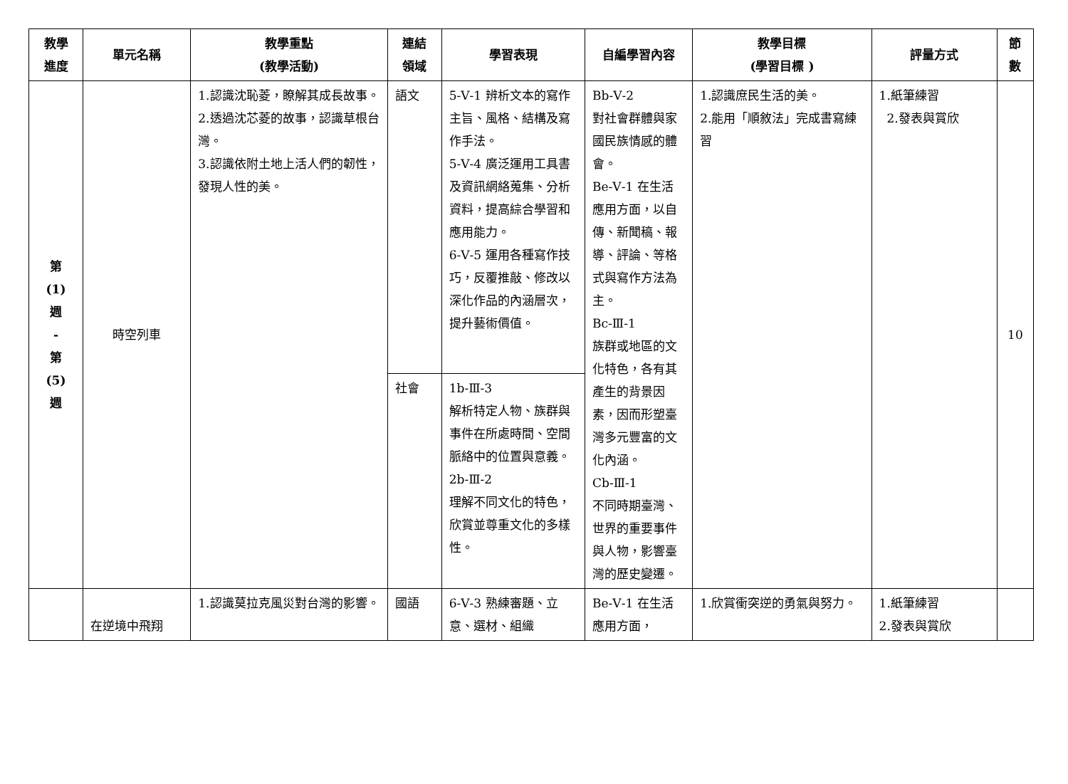| 教學 進度 | 單元名稱 | 教學重點 (教學活動) | 連結 領域 | 學習表現 | 自編學習內容 | 教學目標 (學習目標 ) | 評量方式 | 節 數 |
| --- | --- | --- | --- | --- | --- | --- | --- | --- |
| 第 (1) 週 - 第 (5) 週 | 時空列車 | 1.認識沈恥菱，瞭解其成長故事。 2.透過沈芯菱的故事，認識草根台灣。 3.認識依附土地上活人們的韌性，發現人性的美。 | 語文 | 5-Ⅴ-1 辨析文本的寫作主旨、風格、結構及寫作手法。 5-Ⅴ-4 廣泛運用工具書及資訊網絡蒐集、分析資料，提高綜合學習和應用能力。 6-Ⅴ-5 運用各種寫作技巧，反覆推敲、修改以深化作品的內涵層次，提升藝術價值。 | Bb-Ⅴ-2 對社會群體與家國民族情感的體會。 Be-Ⅴ-1 在生活應用方面，以自傳、新聞稿、報導、評論、等格式與寫作方法為主。 Bc-Ⅲ-1 族群或地區的文化特色，各有其產生的背景因素，因而形塑臺灣多元豐富的文化內涵。 Cb-Ⅲ-1 不同時期臺灣、世界的重要事件與人物，影響臺灣的歷史變遷。 | 1.認識庶民生活的美。 2.能用「順敘法」完成書寫練習 | 1.紙筆練習 2.發表與賞欣 | 10 |
| | | | 社會 | 1b-Ⅲ-3 解析特定人物、族群與事件在所處時間、空間脈絡中的位置與意義。 2b-Ⅲ-2 理解不同文化的特色，欣賞並尊重文化的多樣性。 | | | | |
| | 在逆境中飛翔 | 1.認識莫拉克風災對台灣的影響。 | 國語 | 6-Ⅴ-3 熟練審題、立意、選材、組織 | Be-Ⅴ-1 在生活應用方面， | 1.欣賞衝突逆的勇氣與努力。 | 1.紙筆練習 2.發表與賞欣 | |